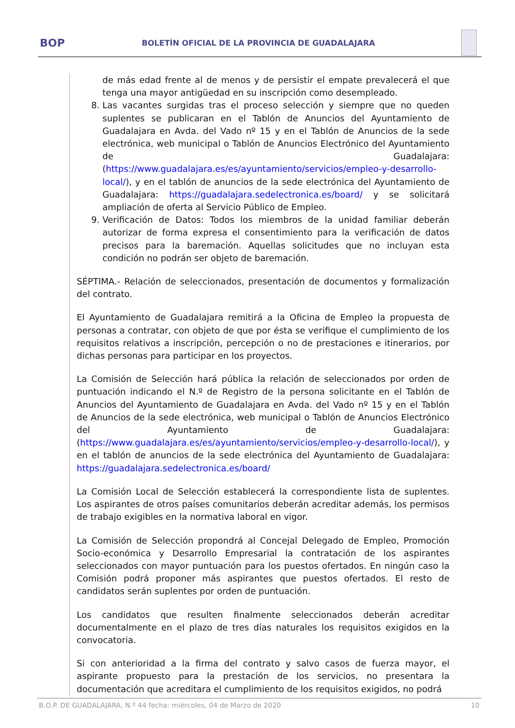BOP BOLETÍN OFICIAL DE LA PROVINCIA DE GUADALAJARA
de más edad frente al de menos y de persistir el empate prevalecerá el que tenga una mayor antigüedad en su inscripción como desempleado.
8. Las vacantes surgidas tras el proceso selección y siempre que no queden suplentes se publicaran en el Tablón de Anuncios del Ayuntamiento de Guadalajara en Avda. del Vado nº 15 y en el Tablón de Anuncios de la sede electrónica, web municipal o Tablón de Anuncios Electrónico del Ayuntamiento de Guadalajara: (https://www.guadalajara.es/es/ayuntamiento/servicios/empleo-y-desarrollo-local/), y en el tablón de anuncios de la sede electrónica del Ayuntamiento de Guadalajara: https://guadalajara.sedelectronica.es/board/ y se solicitará ampliación de oferta al Servicio Público de Empleo.
9. Verificación de Datos: Todos los miembros de la unidad familiar deberán autorizar de forma expresa el consentimiento para la verificación de datos precisos para la baremación. Aquellas solicitudes que no incluyan esta condición no podrán ser objeto de baremación.
SÉPTIMA.- Relación de seleccionados, presentación de documentos y formalización del contrato.
El Ayuntamiento de Guadalajara remitirá a la Oficina de Empleo la propuesta de personas a contratar, con objeto de que por ésta se verifique el cumplimiento de los requisitos relativos a inscripción, percepción o no de prestaciones e itinerarios, por dichas personas para participar en los proyectos.
La Comisión de Selección hará pública la relación de seleccionados por orden de puntuación indicando el N.º de Registro de la persona solicitante en el Tablón de Anuncios del Ayuntamiento de Guadalajara en Avda. del Vado nº 15 y en el Tablón de Anuncios de la sede electrónica, web municipal o Tablón de Anuncios Electrónico del Ayuntamiento de Guadalajara: (https://www.guadalajara.es/es/ayuntamiento/servicios/empleo-y-desarrollo-local/), y en el tablón de anuncios de la sede electrónica del Ayuntamiento de Guadalajara: https://guadalajara.sedelectronica.es/board/
La Comisión Local de Selección establecerá la correspondiente lista de suplentes. Los aspirantes de otros países comunitarios deberán acreditar además, los permisos de trabajo exigibles en la normativa laboral en vigor.
La Comisión de Selección propondrá al Concejal Delegado de Empleo, Promoción Socio-económica y Desarrollo Empresarial la contratación de los aspirantes seleccionados con mayor puntuación para los puestos ofertados. En ningún caso la Comisión podrá proponer más aspirantes que puestos ofertados. El resto de candidatos serán suplentes por orden de puntuación.
Los candidatos que resulten finalmente seleccionados deberán acreditar documentalmente en el plazo de tres días naturales los requisitos exigidos en la convocatoria.
Si con anterioridad a la firma del contrato y salvo casos de fuerza mayor, el aspirante propuesto para la prestación de los servicios, no presentara la documentación que acreditara el cumplimiento de los requisitos exigidos, no podrá
B.O.P. DE GUADALAJARA, N.º 44 fecha: miércoles, 04 de Marzo de 2020 10